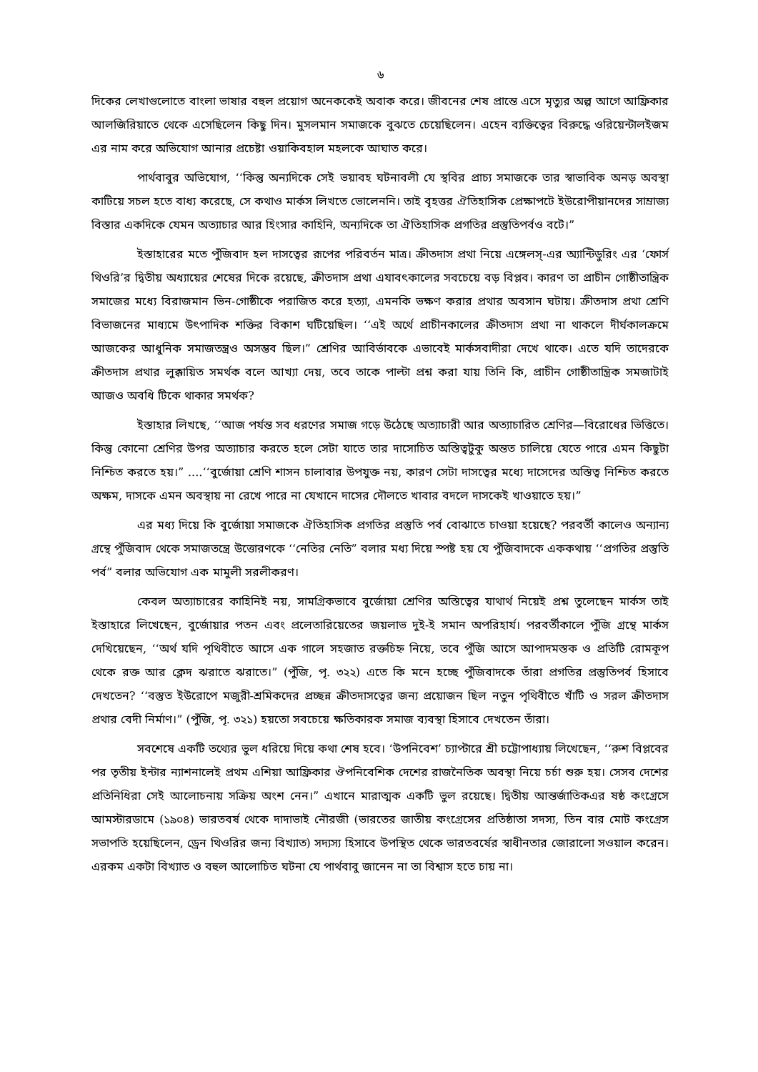৬
দিকের লেখাগুলোতে বাংলা ভাষার বহুল প্রয়োগ অনেককেই অবাক করে। জীবনের শেষ প্রান্তে এসে মৃত্যুর অল্প আগে আফ্রিকার আলজিরিয়াতে থেকে এসেছিলেন কিছু দিন। মুসলমান সমাজকে বুঝতে চেয়েছিলেন। এহেন ব্যক্তিত্বের বিরুদ্ধে ওরিয়েন্টালইজম এর নাম করে অভিযোগ আনার প্রচেষ্টা ওয়াকিবহাল মহলকে আঘাত করে।
পার্থবাবুর অভিযোগ, ‘‘কিন্তু অন্যদিকে সেই ভয়াবহ ঘটনাবলী যে স্থবির প্রাচ্য সমাজকে তার স্বাভাবিক অনড় অবস্থা কাটিয়ে সচল হতে বাধ্য করেছে, সে কথাও মার্কস লিখতে ভোলেননি। তাই বৃহত্তর ঐতিহাসিক প্রেক্ষাপটে ইউরোপীয়ানদের সাম্রাজ্য বিস্তার একদিকে যেমন অত্যাচার আর হিংসার কাহিনি, অন্যদিকে তা ঐতিহাসিক প্রগতির প্রস্তুতিপর্বও বটে।”
ইস্তাহারের মতে পুঁজিবাদ হল দাসত্বের রূপের পরিবর্তন মাত্র। ক্রীতদাস প্রথা নিয়ে এঙ্গেলস্-এর অ্যান্টিডুরিং এর ‘ফোর্স থিওরি’র দ্বিতীয় অধ্যায়ের শেষের দিকে রয়েছে, ক্রীতদাস প্রথা এযাবৎকালের সবচেয়ে বড় বিপ্লব। কারণ তা প্রাচীন গোষ্ঠীতান্ত্রিক সমাজের মধ্যে বিরাজমান ভিন-গোষ্ঠীকে পরাজিত করে হত্যা, এমনকি ভক্ষণ করার প্রথার অবসান ঘটায়। ক্রীতদাস প্রথা শ্রেণি বিভাজনের মাধ্যমে উৎপাদিক শক্তির বিকাশ ঘটিয়েছিল। ‘‘এই অর্থে প্রাচীনকালের ক্রীতদাস প্রথা না থাকলে দীর্ঘকালক্রমে আজকের আধুনিক সমাজতন্ত্রও অসম্ভব ছিল।” শ্রেণির আবির্ভাবকে এভাবেই মার্কসবাদীরা দেখে থাকে। এতে যদি তাদেরকে ক্রীতদাস প্রথার লুক্কায়িত সমর্থক বলে আখ্যা দেয়, তবে তাকে পাল্টা প্রশ্ন করা যায় তিনি কি, প্রাচীন গোষ্ঠীতান্ত্রিক সমজাটাই আজও অবধি টিকে থাকার সমর্থক?
ইস্তাহার লিখছে, ‘‘আজ পর্যন্ত সব ধরণের সমাজ গড়ে উঠেছে অত্যাচারী আর অত্যাচারিত শ্রেণির—বিরোধের ভিত্তিতে। কিন্তু কোনো শ্রেণির উপর অত্যাচার করতে হলে সেটা যাতে তার দাসোচিত অস্তিত্বটুকু অন্তত চালিয়ে যেতে পারে এমন কিছুটা নিশ্চিত করতে হয়।” ....‘‘বুর্জোয়া শ্রেণি শাসন চালাবার উপযুক্ত নয়, কারণ সেটা দাসত্বের মধ্যে দাসেদের অস্তিত্ব নিশ্চিত করতে অক্ষম, দাসকে এমন অবস্থায় না রেখে পারে না যেখানে দাসের দৌলতে খাবার বদলে দাসকেই খাওয়াতে হয়।”
এর মধ্য দিয়ে কি বুর্জোয়া সমাজকে ঐতিহাসিক প্রগতির প্রস্তুতি পর্ব বোঝাতে চাওয়া হয়েছে? পরবর্তী কালেও অন্যান্য গ্রন্থে পুঁজিবাদ থেকে সমাজতন্ত্রে উত্তোরণকে ‘‘নেতির নেতি” বলার মধ্য দিয়ে স্পষ্ট হয় যে পুঁজিবাদকে এককথায় ‘‘প্রগতির প্রস্তুতি পর্ব” বলার অভিযোগ এক মামুলী সরলীকরণ।
কেবল অত্যাচারের কাহিনিই নয়, সামগ্রিকভাবে বুর্জোয়া শ্রেণির অস্তিত্বের যাথার্থ নিয়েই প্রশ্ন তুলেছেন মার্কস তাই ইস্তাহারে লিখেছেন, বুর্জোয়ার পতন এবং প্রলেতারিয়েতের জয়লাভ দুই-ই সমান অপরিহার্য। পরবর্তীকালে পুঁজি গ্রন্থে মার্কস দেখিয়েছেন, ‘‘অর্থ যদি পৃথিবীতে আসে এক গালে সহজাত রক্তচিহ্ন নিয়ে, তবে পুঁজি আসে আপাদমস্তক ও প্রতিটি রোমকূপ থেকে রক্ত আর ক্লেদ ঝরাতে ঝরাতে।” (পুঁজি, পৃ. ৩২২) এতে কি মনে হচ্ছে পুঁজিবাদকে তাঁরা প্রগতির প্রস্তুতিপর্ব হিসাবে দেখতেন? ‘‘বস্তুত ইউরোপে মজুরী-শ্রমিকদের প্রচ্ছন্ন ক্রীতদাসত্বের জন্য প্রয়োজন ছিল নতুন পৃথিবীতে খাঁটি ও সরল ক্রীতদাস প্রথার বেদী নির্মাণ।” (পুঁজি, পৃ. ৩২১) হয়তো সবচেয়ে ক্ষতিকারক সমাজ ব্যবস্থা হিসাবে দেখতেন তাঁরা।
সবশেষে একটি তথ্যের ভুল ধরিয়ে দিয়ে কথা শেষ হবে। ‘উপনিবেশ’ চ্যাপ্টারে শ্রী চট্টোপাধ্যায় লিখেছেন, ‘‘রুশ বিপ্লবের পর তৃতীয় ইন্টার ন্যাশনালেই প্রথম এশিয়া আফ্রিকার ঔপনিবেশিক দেশের রাজনৈতিক অবস্থা নিয়ে চর্চা শুরু হয়। সেসব দেশের প্রতিনিধিরা সেই আলোচনায় সক্রিয় অংশ নেন।” এখানে মারাত্মক একটি ভুল রয়েছে। দ্বিতীয় আন্তর্জাতিকএর ষষ্ঠ কংগ্রেসে আমস্টারডামে (১৯০৪) ভারতবর্ষ থেকে দাদাভাই নৌরজী (ভারতের জাতীয় কংগ্রেসের প্রতিষ্ঠাতা সদস্য, তিন বার মোট কংগ্রেস সভাপতি হয়েছিলেন, ড্রেন থিওরির জন্য বিখ্যাত) সদ্যস্য হিসাবে উপস্থিত থেকে ভারতবর্ষের স্বাধীনতার জোরালো সওয়াল করেন। এরকম একটা বিখ্যাত ও বহুল আলোচিত ঘটনা যে পার্থবাবু জানেন না তা বিশ্বাস হতে চায় না।